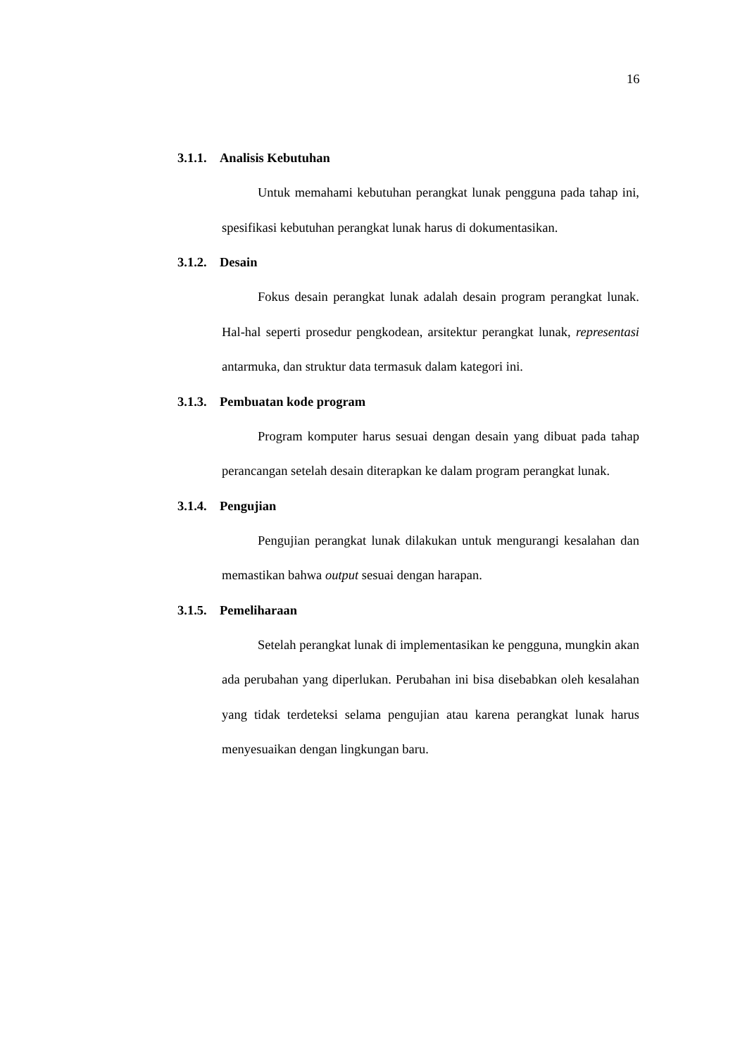16
3.1.1. Analisis Kebutuhan
Untuk memahami kebutuhan perangkat lunak pengguna pada tahap ini, spesifikasi kebutuhan perangkat lunak harus di dokumentasikan.
3.1.2. Desain
Fokus desain perangkat lunak adalah desain program perangkat lunak. Hal-hal seperti prosedur pengkodean, arsitektur perangkat lunak, representasi antarmuka, dan struktur data termasuk dalam kategori ini.
3.1.3. Pembuatan kode program
Program komputer harus sesuai dengan desain yang dibuat pada tahap perancangan setelah desain diterapkan ke dalam program perangkat lunak.
3.1.4. Pengujian
Pengujian perangkat lunak dilakukan untuk mengurangi kesalahan dan memastikan bahwa output sesuai dengan harapan.
3.1.5. Pemeliharaan
Setelah perangkat lunak di implementasikan ke pengguna, mungkin akan ada perubahan yang diperlukan. Perubahan ini bisa disebabkan oleh kesalahan yang tidak terdeteksi selama pengujian atau karena perangkat lunak harus menyesuaikan dengan lingkungan baru.